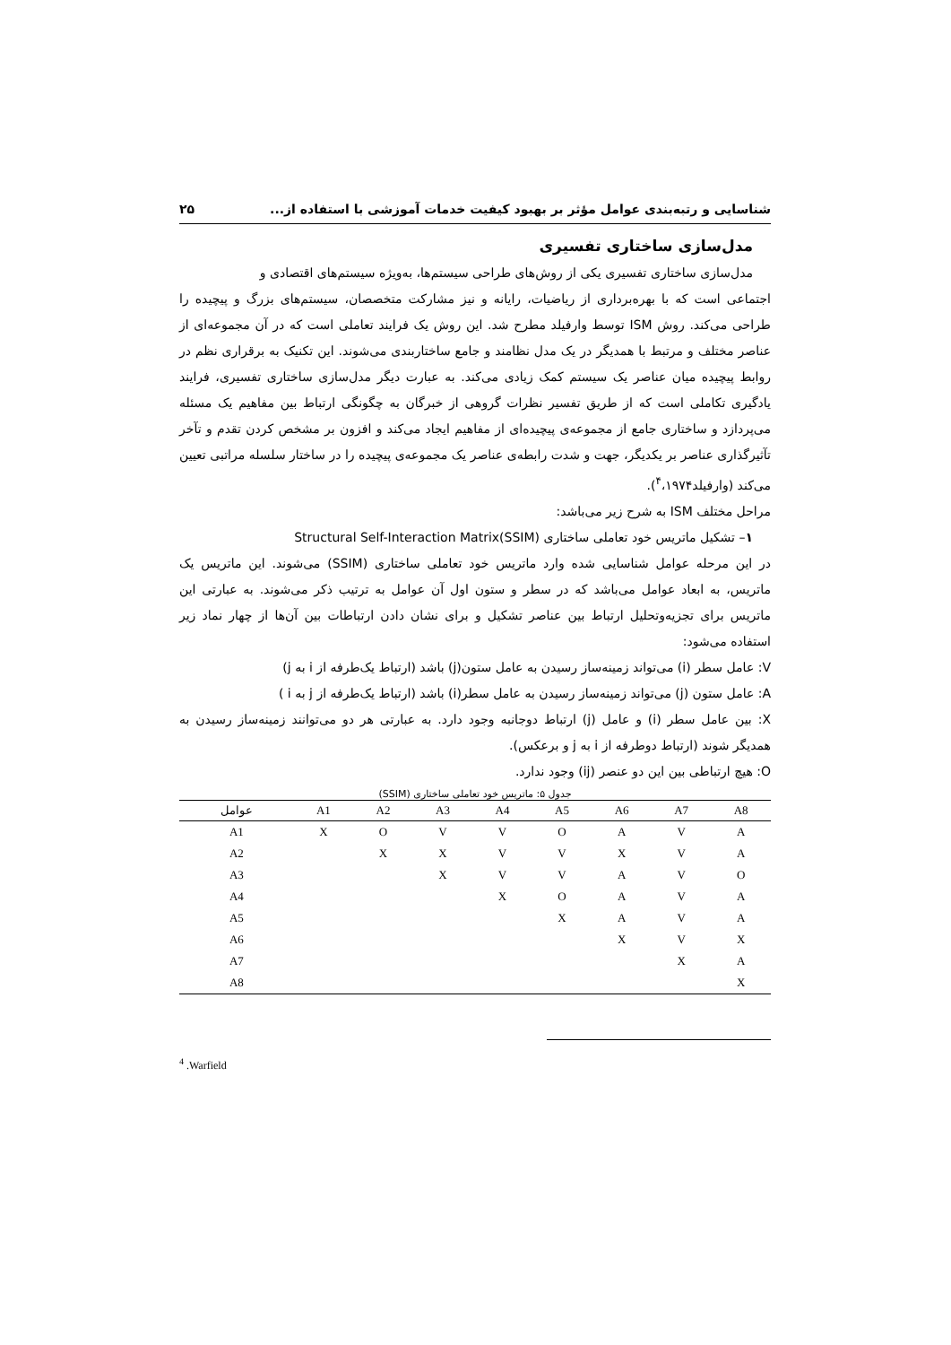شناسایی و رتبه‌بندی عوامل مؤثر بر بهبود کیفیت خدمات آموزشی با استفاده از... ۲۵
مدل‌سازی ساختاری تفسیری
مدل‌سازی ساختاری تفسیری یکی از روش‌های طراحی سیستم‌ها، به‌ویژه سیستم‌های اقتصادی و
اجتماعی است که با بهره‌برداری از ریاضیات، رایانه و نیز مشارکت متخصصان، سیستم‌های بزرگ و پیچیده را طراحی می‌کند. روش ISM توسط وارفیلد مطرح شد. این روش یک فرایند تعاملی است که در آن مجموعه‌ای از عناصر مختلف و مرتبط با همدیگر در یک مدل نظامند و جامع ساختاربندی می‌شوند. این تکنیک به برقراری نظم در روابط پیچیده میان عناصر یک سیستم کمک زیادی می‌کند. به عبارت دیگر مدل‌سازی ساختاری تفسیری، فرایند یادگیری تکاملی است که از طریق تفسیر نظرات گروهی از خبرگان به چگونگی ارتباط بین مفاهیم یک مسئله می‌پردازد و ساختاری جامع از مجموعه‌ی پیچیده‌ای از مفاهیم ایجاد می‌کند و افزون بر مشخص کردن تقدم و تآخر تآثیرگذاری عناصر بر یکدیگر، جهت و شدت رابطه‌ی عناصر یک مجموعه‌ی پیچیده را در ساختار سلسله مراتبی تعیین می‌کند (وارفیلد<sup>۴</sup>،۱۹۷۴).
مراحل مختلف ISM به شرح زیر می‌باشد:
۱– تشکیل ماتریس خود تعاملی ساختاری Structural Self-Interaction Matrix(SSIM)
در این مرحله عوامل شناسایی شده وارد ماتریس خود تعاملی ساختاری (SSIM) می‌شوند. این ماتریس یک ماتریس، به ابعاد عوامل می‌باشد که در سطر و ستون اول آن عوامل به ترتیب ذکر می‌شوند. به عبارتی این ماتریس برای تجزیه‌وتحلیل ارتباط بین عناصر تشکیل و برای نشان دادن ارتباطات بین آن‌ها از چهار نماد زیر استفاده می‌شود:
V: عامل سطر (i) می‌تواند زمینه‌ساز رسیدن به عامل ستون(j) باشد (ارتباط یک‌طرفه از i به j)
A: عامل ستون (j) می‌تواند زمینه‌ساز رسیدن به عامل سطر(i) باشد (ارتباط یک‌طرفه از j به i )
X: بین عامل سطر (i) و عامل (j) ارتباط دوجانبه وجود دارد. به عبارتی هر دو می‌توانند زمینه‌ساز رسیدن به همدیگر شوند (ارتباط دوطرفه از i به j و برعکس).
O: هیچ ارتباطی بین این دو عنصر (ij) وجود ندارد.
جدول ۵: ماتریس خود تعاملی ساختاری (SSIM)
| عوامل | A1 | A2 | A3 | A4 | A5 | A6 | A7 | A8 |
| --- | --- | --- | --- | --- | --- | --- | --- | --- |
| A1 | X | O | V | V | O | A | V | A |
| A2 | | X | X | V | V | X | V | A |
| A3 | | | X | V | V | A | V | O |
| A4 | | | | X | O | A | V | A |
| A5 | | | | | X | A | V | A |
| A6 | | | | | | X | V | X |
| A7 | | | | | | | X | A |
| A8 | | | | | | | | X |
<sup>4</sup> .Warfield